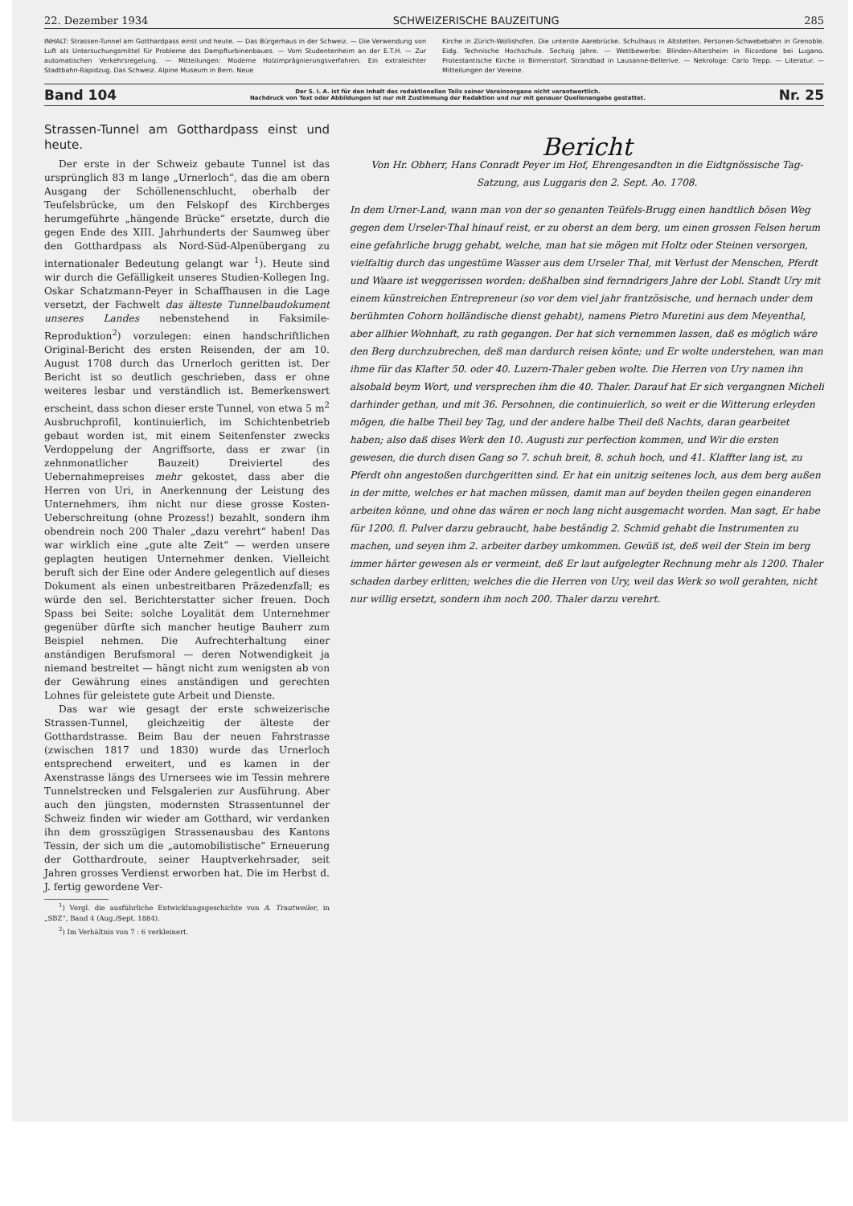22. Dezember 1934 SCHWEIZERISCHE BAUZEITUNG 285
INHALT: Strassen-Tunnel am Gotthardpass einst und heute. — Das Bürgerhaus in der Schweiz. — Die Verwendung von Luft als Untersuchungsmittel für Probleme des Dampfturbinenbaues. — Vom Studentenheim an der E.T.H. — Zur automatischen Verkehrsregelung. — Mitteilungen: Moderne Holzimprägnierungsverfahren. Ein extraleichter Stadtbahn-Rapidzug. Das Schweiz. Alpine Museum in Bern. Neue
Kirche in Zürich-Wollishofen. Die unterste Aarebrücke. Schulhaus in Altstetten. Personen-Schwebebahn in Grenoble. Eidg. Technische Hochschule. Sechzig Jahre. — Wettbewerbe: Blinden-Altersheim in Ricordone bei Lugano. Protestantische Kirche in Birmenstorf. Strandbad in Lausanne-Bellerive. — Nekrologe: Carlo Trepp. — Literatur. — Mitteilungen der Vereine.
Band 104 Der S. I. A. ist für den Inhalt des redaktionellen Teils seiner Vereinsorgane nicht verantwortlich.
Nachdruck von Text oder Abbildungen ist nur mit Zustimmung der Redaktion und nur mit genauer Quellenangabe gestattet. Nr. 25
Strassen-Tunnel am Gotthardpass einst und heute.
Der erste in der Schweiz gebaute Tunnel ist das ursprünglich 83 m lange „Urnerloch“, das die am obern Ausgang der Schöllenenschlucht, oberhalb der Teufelsbrücke, um den Felskopf des Kirchberges herumgeführte „hängende Brücke“ ersetzte, durch die gegen Ende des XIII. Jahrhunderts der Saumweg über den Gotthardpass als Nord-Süd-Alpenübergang zu internationaler Bedeutung gelangt war <sup>1</sup>). Heute sind wir durch die Gefälligkeit unseres Studien-Kollegen Ing. Oskar Schatzmann-Peyer in Schaffhausen in die Lage versetzt, der Fachwelt das älteste Tunnelbaudokument unseres Landes nebenstehend in Faksimile-Reproduktion<sup>2</sup>) vorzulegen: einen handschriftlichen Original-Bericht des ersten Reisenden, der am 10. August 1708 durch das Urnerloch geritten ist. Der Bericht ist so deutlich geschrieben, dass er ohne weiteres lesbar und verständlich ist. Bemerkenswert erscheint, dass schon dieser erste Tunnel, von etwa 5 m<sup>2</sup> Ausbruchprofil, kontinuierlich, im Schichtenbetrieb gebaut worden ist, mit einem Seitenfenster zwecks Verdoppelung der Angriffsorte, dass er zwar (in zehnmonatlicher Bauzeit) Dreiviertel des Uebernahmepreises mehr gekostet, dass aber die Herren von Uri, in Anerkennung der Leistung des Unternehmers, ihm nicht nur diese grosse Kosten-Ueberschreitung (ohne Prozess!) bezahlt, sondern ihm obendrein noch 200 Thaler „dazu verehrt“ haben! Das war wirklich eine „gute alte Zeit“ — werden unsere geplagten heutigen Unternehmer denken. Vielleicht beruft sich der Eine oder Andere gelegentlich auf dieses Dokument als einen unbestreitbaren Präzedenzfall; es würde den sel. Berichterstatter sicher freuen. Doch Spass bei Seite: solche Loyalität dem Unternehmer gegenüber dürfte sich mancher heutige Bauherr zum Beispiel nehmen. Die Aufrechterhaltung einer anständigen Berufsmoral — deren Notwendigkeit ja niemand bestreitet — hängt nicht zum wenigsten ab von der Gewährung eines anständigen und gerechten Lohnes für geleistete gute Arbeit und Dienste.
Das war wie gesagt der erste schweizerische Strassen-Tunnel, gleichzeitig der älteste der Gotthardstrasse. Beim Bau der neuen Fahrstrasse (zwischen 1817 und 1830) wurde das Urnerloch entsprechend erweitert, und es kamen in der Axenstrasse längs des Urnersees wie im Tessin mehrere Tunnelstrecken und Felsgalerien zur Ausführung. Aber auch den jüngsten, modernsten Strassentunnel der Schweiz finden wir wieder am Gotthard, wir verdanken ihn dem grosszügigen Strassenausbau des Kantons Tessin, der sich um die „automobilistische“ Erneuerung der Gotthardroute, seiner Hauptverkehrsader, seit Jahren grosses Verdienst erworben hat. Die im Herbst d. J. fertig gewordene Ver-
<sup>1</sup>) Vergl. die ausführliche Entwicklungsgeschichte von A. Trautweiler, in „SBZ“, Band 4 (Aug./Sept. 1884).
<sup>2</sup>) Im Verhältnis von 7 : 6 verkleinert.
Bericht
Von Hr. Obherr, Hans Conradt Peyer im Hof, Ehrengesandten in die Eidtgnössische Tag-Satzung, aus Luggaris den 2. Sept. Ao. 1708.
In dem Urner-Land, wann man von der so genanten Teüfels-Brugg einen handtlich bösen Weg gegen dem Urseler-Thal hinauf reist, er zu oberst an dem berg, um einen grossen Felsen herum eine gefahrliche brugg gehabt, welche, man hat sie mögen mit Holtz oder Steinen versorgen, vielfaltig durch das ungestüme Wasser aus dem Urseler Thal, mit Verlust der Menschen, Pferdt und Waare ist weggerissen worden: deßhalben sind fernndrigers Jahre der Lobl. Standt Ury mit einem künstreichen Entrepreneur (so vor dem viel jahr frantzösische, und hernach under dem berühmten Cohorn holländische dienst gehabt), namens Pietro Muretini aus dem Meyenthal, aber allhier Wohnhaft, zu rath gegangen. Der hat sich vernemmen lassen, daß es möglich wäre den Berg durchzubrechen, deß man dardurch reisen könte; und Er wolte understehen, wan man ihme für das Klafter 50. oder 40. Luzern-Thaler geben wolte. Die Herren von Ury namen ihn alsobald beym Wort, und versprechen ihm die 40. Thaler. Darauf hat Er sich vergangnen Micheli darhinder gethan, und mit 36. Persohnen, die continuierlich, so weit er die Witterung erleyden mögen, die halbe Theil bey Tag, und der andere halbe Theil deß Nachts, daran gearbeitet haben; also daß dises Werk den 10. Augusti zur perfection kommen, und Wir die ersten gewesen, die durch disen Gang so 7. schuh breit, 8. schuh hoch, und 41. Klaffter lang ist, zu Pferdt ohn angestoßen durchgeritten sind. Er hat ein unitzig seitenes loch, aus dem berg außen in der mitte, welches er hat machen müssen, damit man auf beyden theilen gegen einanderen arbeiten könne, und ohne das wären er noch lang nicht ausgemacht worden. Man sagt, Er habe für 1200. fl. Pulver darzu gebraucht, habe beständig 2. Schmid gehabt die Instrumenten zu machen, und seyen ihm 2. arbeiter darbey umkommen. Gewüß ist, deß weil der Stein im berg immer härter gewesen als er vermeint, deß Er laut aufgelegter Rechnung mehr als 1200. Thaler schaden darbey erlitten; welches die die Herren von Ury, weil das Werk so woll gerahten, nicht nur willig ersetzt, sondern ihm noch 200. Thaler darzu verehrt.